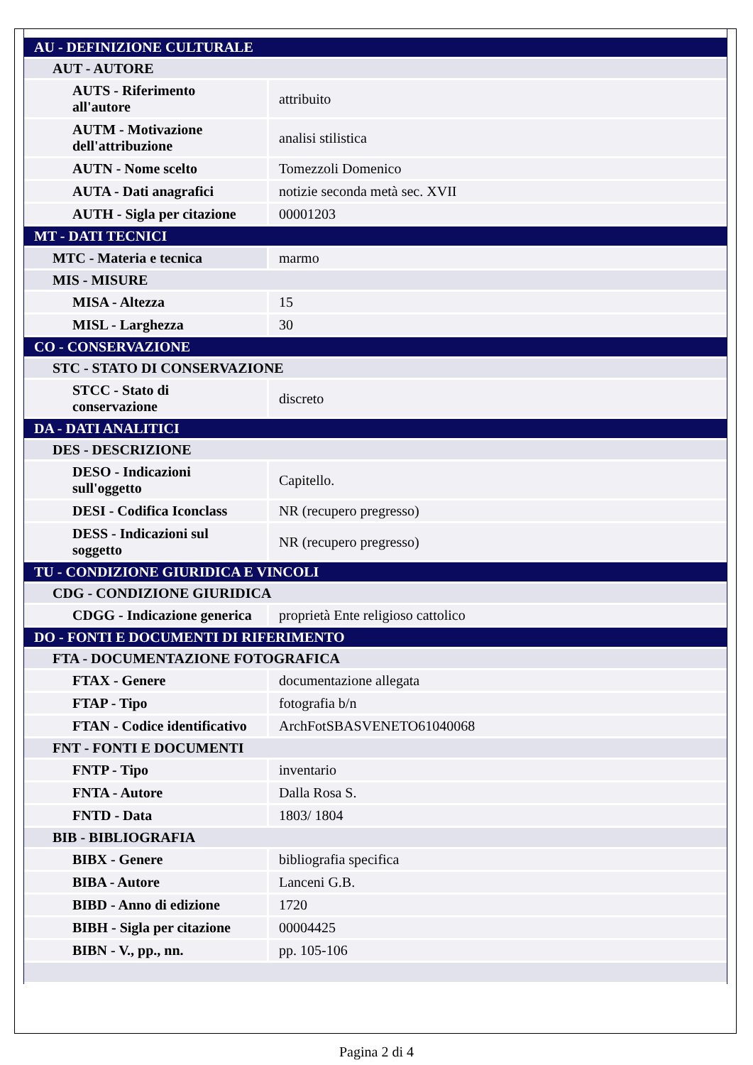| AU - DEFINIZIONE CULTURALE | |
| AUT - AUTORE | |
| AUTS - Riferimento all'autore | attribuito |
| AUTM - Motivazione dell'attribuzione | analisi stilistica |
| AUTN - Nome scelto | Tomezzoli Domenico |
| AUTA - Dati anagrafici | notizie seconda metà sec. XVII |
| AUTH - Sigla per citazione | 00001203 |
| MT - DATI TECNICI | |
| MTC - Materia e tecnica | marmo |
| MIS - MISURE | |
| MISA - Altezza | 15 |
| MISL - Larghezza | 30 |
| CO - CONSERVAZIONE | |
| STC - STATO DI CONSERVAZIONE | |
| STCC - Stato di conservazione | discreto |
| DA - DATI ANALITICI | |
| DES - DESCRIZIONE | |
| DESO - Indicazioni sull'oggetto | Capitello. |
| DESI - Codifica Iconclass | NR (recupero pregresso) |
| DESS - Indicazioni sul soggetto | NR (recupero pregresso) |
| TU - CONDIZIONE GIURIDICA E VINCOLI | |
| CDG - CONDIZIONE GIURIDICA | |
| CDGG - Indicazione generica | proprietà Ente religioso cattolico |
| DO - FONTI E DOCUMENTI DI RIFERIMENTO | |
| FTA - DOCUMENTAZIONE FOTOGRAFICA | |
| FTAX - Genere | documentazione allegata |
| FTAP - Tipo | fotografia b/n |
| FTAN - Codice identificativo | ArchFotSBASVENETO61040068 |
| FNT - FONTI E DOCUMENTI | |
| FNTP - Tipo | inventario |
| FNTA - Autore | Dalla Rosa S. |
| FNTD - Data | 1803/ 1804 |
| BIB - BIBLIOGRAFIA | |
| BIBX - Genere | bibliografia specifica |
| BIBA - Autore | Lanceni G.B. |
| BIBD - Anno di edizione | 1720 |
| BIBH - Sigla per citazione | 00004425 |
| BIBN - V., pp., nn. | pp. 105-106 |
Pagina 2 di 4